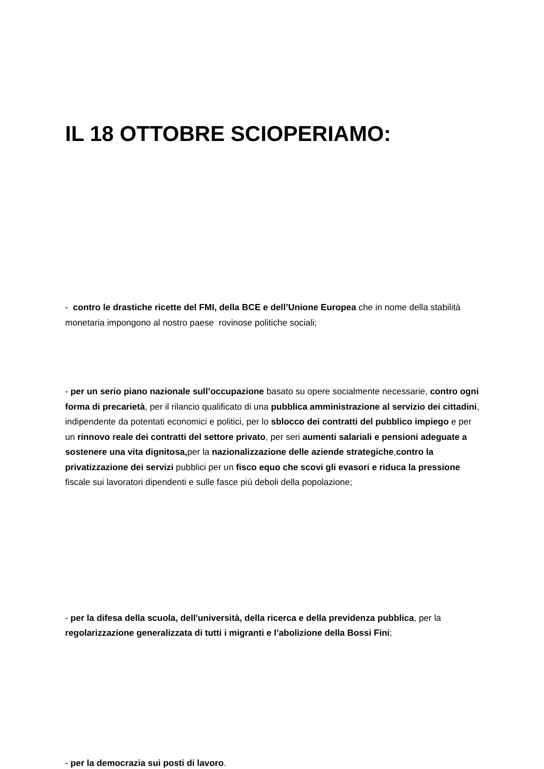IL 18 OTTOBRE SCIOPERIAMO:
- contro le drastiche ricette del FMI, della BCE e dell’Unione Europea che in nome della stabilità monetaria impongono al nostro paese rovinose politiche sociali;
- per un serio piano nazionale sull’occupazione basato su opere socialmente necessarie, contro ogni forma di precarietà, per il rilancio qualificato di una pubblica amministrazione al servizio dei cittadini, indipendente da potentati economici e politici, per lo sblocco dei contratti del pubblico impiego e per un rinnovo reale dei contratti del settore privato, per seri aumenti salariali e pensioni adeguate a sostenere una vita dignitosa, per la nazionalizzazione delle aziende strategiche,contro la privatizzazione dei servizi pubblici per un fisco equo che scovi gli evasori e riduca la pressione fiscale sui lavoratori dipendenti e sulle fasce più deboli della popolazione;
- per la difesa della scuola, dell'università, della ricerca e della previdenza pubblica, per la regolarizzazione generalizzata di tutti i migranti e l’abolizione della Bossi Fini;
- per la democrazia sui posti di lavoro.